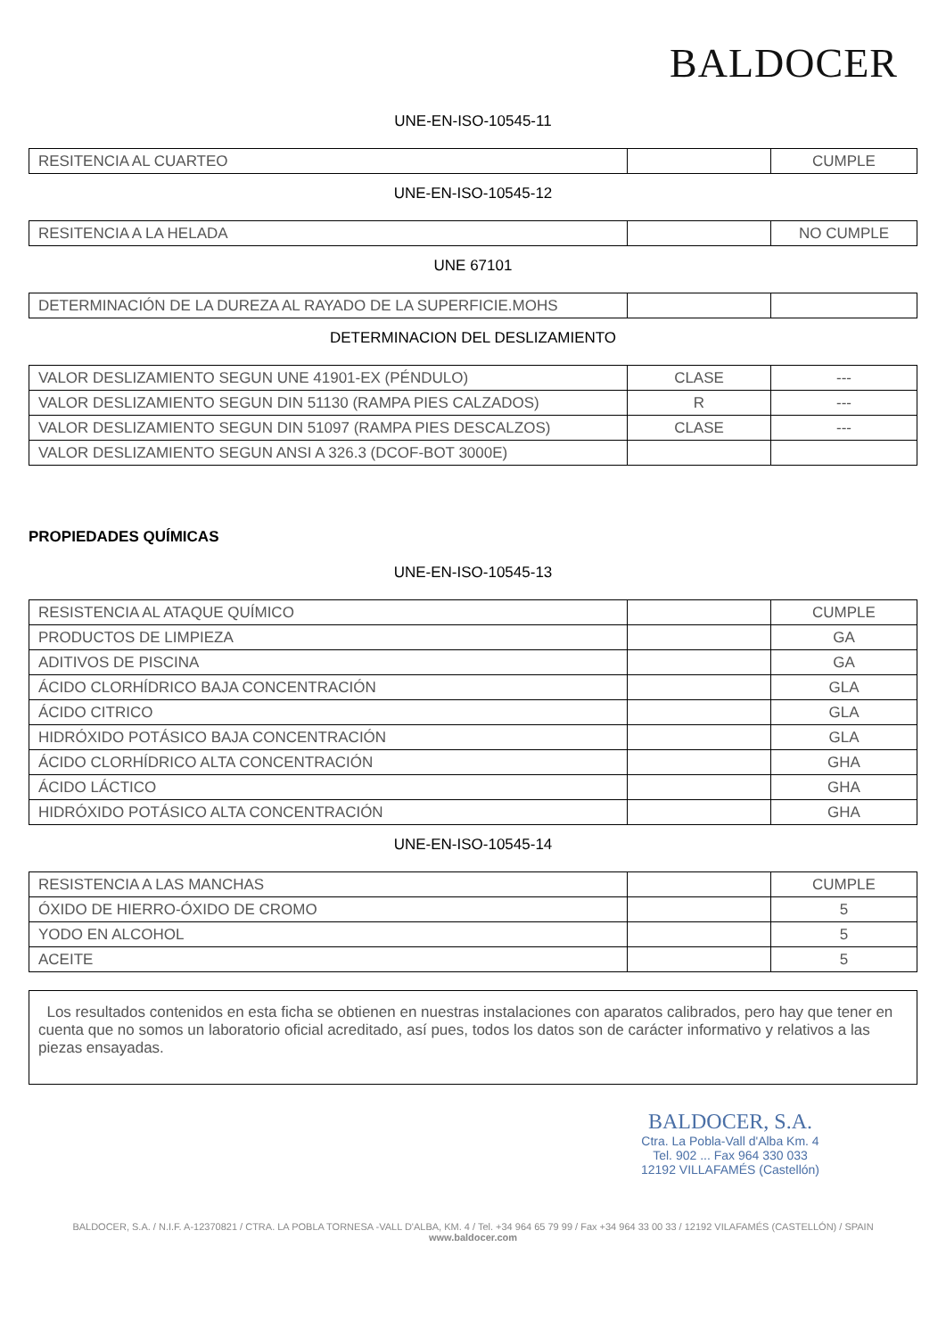BALDOCER
UNE-EN-ISO-10545-11
| RESITENCIA AL CUARTEO | | CUMPLE |
UNE-EN-ISO-10545-12
| RESITENCIA A LA HELADA | | NO CUMPLE |
UNE 67101
| DETERMINACIÓN DE LA DUREZA AL RAYADO DE LA SUPERFICIE.MOHS | | |
DETERMINACION DEL DESLIZAMIENTO
| VALOR DESLIZAMIENTO SEGUN UNE 41901-EX (PÉNDULO) | CLASE | --- |
| VALOR DESLIZAMIENTO SEGUN DIN 51130 (RAMPA PIES CALZADOS) | R | --- |
| VALOR DESLIZAMIENTO SEGUN DIN 51097 (RAMPA PIES DESCALZOS) | CLASE | --- |
| VALOR DESLIZAMIENTO SEGUN ANSI A 326.3 (DCOF-BOT 3000E) | | |
PROPIEDADES QUÍMICAS
UNE-EN-ISO-10545-13
| RESISTENCIA AL ATAQUE QUÍMICO | | CUMPLE |
| PRODUCTOS DE LIMPIEZA | | GA |
| ADITIVOS DE PISCINA | | GA |
| ÁCIDO CLORHÍDRICO BAJA CONCENTRACIÓN | | GLA |
| ÁCIDO CITRICO | | GLA |
| HIDRÓXIDO POTÁSICO BAJA CONCENTRACIÓN | | GLA |
| ÁCIDO CLORHÍDRICO ALTA CONCENTRACIÓN | | GHA |
| ÁCIDO LÁCTICO | | GHA |
| HIDRÓXIDO POTÁSICO ALTA CONCENTRACIÓN | | GHA |
UNE-EN-ISO-10545-14
| RESISTENCIA A LAS MANCHAS | | CUMPLE |
| ÓXIDO DE HIERRO-ÓXIDO DE CROMO | | 5 |
| YODO EN ALCOHOL | | 5 |
| ACEITE | | 5 |
Los resultados contenidos en esta ficha se obtienen en nuestras instalaciones con aparatos calibrados, pero hay que tener en cuenta que no somos un laboratorio oficial acreditado, así pues, todos los datos son de carácter informativo y relativos a las piezas ensayadas.
BALDOCER, S.A.
Ctra. La Pobla-Vall d'Alba Km. 4
Tel. 902 ... Fax 964 330 033
12192 VILLAFAMÉS (Castellón)
BALDOCER, S.A. / N.I.F. A-12370821 / CTRA. LA POBLA TORNESA -VALL D'ALBA, KM. 4 / Tel. +34 964 65 79 99 / Fax +34 964 33 00 33 / 12192 VILAFAMÉS (CASTELLÓN) / SPAIN
www.baldocer.com